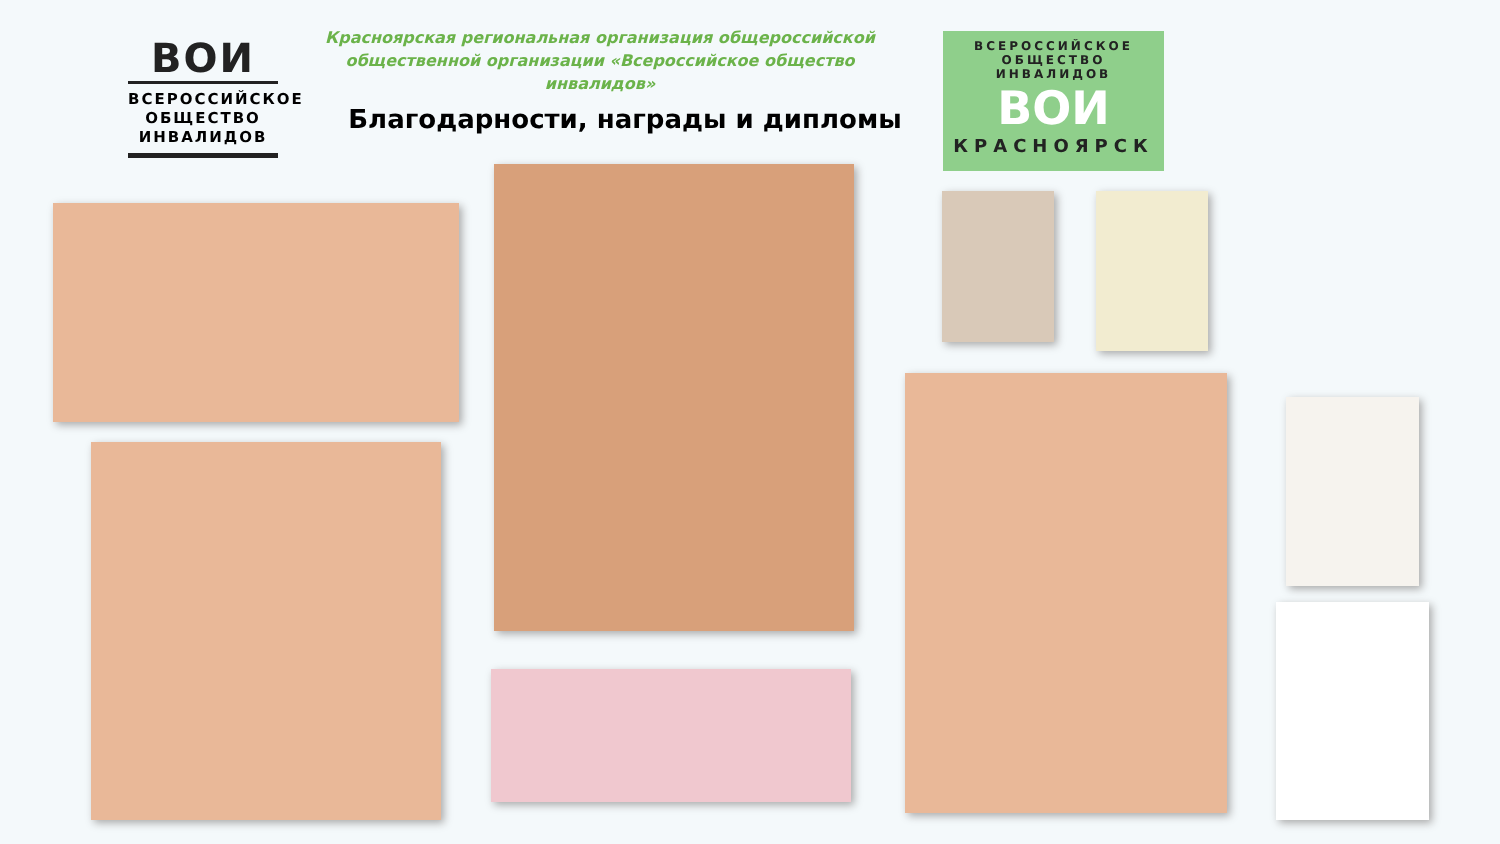ВОИ
ВСЕРОССИЙСКОЕ
ОБЩЕСТВО
ИНВАЛИДОВ
Красноярская региональная организация общероссийской общественной организации «Всероссийское общество инвалидов»
Благодарности, награды и дипломы
ВСЕРОССИЙСКОЕ ОБЩЕСТВО ИНВАЛИДОВ
ВОИ
КРАСНОЯРСК